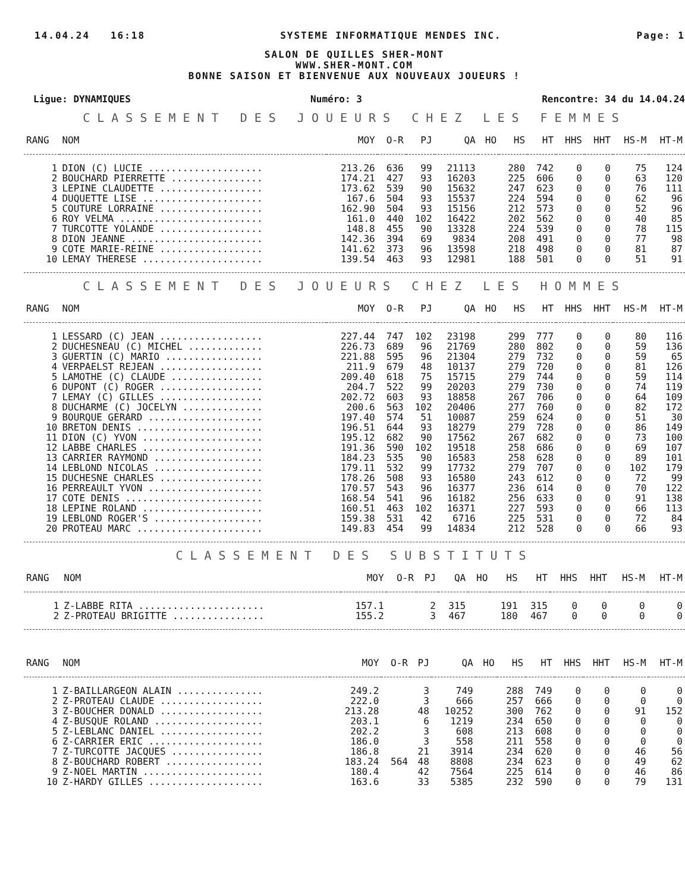14.04.24 16:18 SYSTEME INFORMATIQUE MENDES INC. Page: 1
SALON DE QUILLES SHER-MONT
WWW.SHER-MONT.COM
BONNE SAISON ET BIENVENUE AUX NOUVEAUX JOUEURS !
Ligue: DYNAMIQUES Numéro: 3 Rencontre: 34 du 14.04.24
CLASSEMENT DES JOUEURS CHEZ LES FEMMES
| RANG | NOM | MOY | O-R | PJ | QA | HO | HS | HT | HHS | HHT | HS-M | HT-M |
| --- | --- | --- | --- | --- | --- | --- | --- | --- | --- | --- | --- | --- |
| 1 | DION (C) LUCIE .................... | 213.26 | 636 | 99 | 21113 | | 280 | 742 | 0 | 0 | 75 | 124 |
| 2 | BOUCHARD PIERRETTE ................ | 174.21 | 427 | 93 | 16203 | | 225 | 606 | 0 | 0 | 63 | 120 |
| 3 | LEPINE CLAUDETTE .................. | 173.62 | 539 | 90 | 15632 | | 247 | 623 | 0 | 0 | 76 | 111 |
| 4 | DUQUETTE LISE ..................... | 167.6 | 504 | 93 | 15537 | | 224 | 594 | 0 | 0 | 62 | 96 |
| 5 | COUTURE LORRAINE .................. | 162.90 | 504 | 93 | 15156 | | 212 | 573 | 0 | 0 | 52 | 96 |
| 6 | ROY VELMA ......................... | 161.0 | 440 | 102 | 16422 | | 202 | 562 | 0 | 0 | 40 | 85 |
| 7 | TURCOTTE YOLANDE .................. | 148.8 | 455 | 90 | 13328 | | 224 | 539 | 0 | 0 | 78 | 115 |
| 8 | DION JEANNE ....................... | 142.36 | 394 | 69 | 9834 | | 208 | 491 | 0 | 0 | 77 | 98 |
| 9 | COTE MARIE-REINE .................. | 141.62 | 373 | 96 | 13598 | | 218 | 498 | 0 | 0 | 81 | 87 |
| 10 | LEMAY THERESE ..................... | 139.54 | 463 | 93 | 12981 | | 188 | 501 | 0 | 0 | 51 | 91 |
CLASSEMENT DES JOUEURS CHEZ LES HOMMES
| RANG | NOM | MOY | O-R | PJ | QA | HO | HS | HT | HHS | HHT | HS-M | HT-M |
| --- | --- | --- | --- | --- | --- | --- | --- | --- | --- | --- | --- | --- |
| 1 | LESSARD (C) JEAN .................. | 227.44 | 747 | 102 | 23198 | | 299 | 777 | 0 | 0 | 80 | 116 |
| 2 | DUCHESNEAU (C) MICHEL ............. | 226.73 | 689 | 96 | 21769 | | 280 | 802 | 0 | 0 | 59 | 136 |
| 3 | GUERTIN (C) MARIO ................. | 221.88 | 595 | 96 | 21304 | | 279 | 732 | 0 | 0 | 59 | 65 |
| 4 | VERPAELST REJEAN .................. | 211.9 | 679 | 48 | 10137 | | 279 | 720 | 0 | 0 | 81 | 126 |
| 5 | LAMOTHE (C) CLAUDE ................ | 209.40 | 618 | 75 | 15715 | | 279 | 744 | 0 | 0 | 59 | 114 |
| 6 | DUPONT (C) ROGER .................. | 204.7 | 522 | 99 | 20203 | | 279 | 730 | 0 | 0 | 74 | 119 |
| 7 | LEMAY (C) GILLES .................. | 202.72 | 603 | 93 | 18858 | | 267 | 706 | 0 | 0 | 64 | 109 |
| 8 | DUCHARME (C) JOCELYN .............. | 200.6 | 563 | 102 | 20406 | | 277 | 760 | 0 | 0 | 82 | 172 |
| 9 | BOURQUE GERARD .................... | 197.40 | 574 | 51 | 10087 | | 259 | 624 | 0 | 0 | 51 | 30 |
| 10 | BRETON DENIS ...................... | 196.51 | 644 | 93 | 18279 | | 279 | 728 | 0 | 0 | 86 | 149 |
| 11 | DION (C) YVON ..................... | 195.12 | 682 | 90 | 17562 | | 267 | 682 | 0 | 0 | 73 | 100 |
| 12 | LABBE CHARLES ..................... | 191.36 | 590 | 102 | 19518 | | 258 | 686 | 0 | 0 | 69 | 107 |
| 13 | CARRIER RAYMOND ................... | 184.23 | 535 | 90 | 16583 | | 258 | 628 | 0 | 0 | 89 | 101 |
| 14 | LEBLOND NICOLAS ................... | 179.11 | 532 | 99 | 17732 | | 279 | 707 | 0 | 0 | 102 | 179 |
| 15 | DUCHESNE CHARLES .................. | 178.26 | 508 | 93 | 16580 | | 243 | 612 | 0 | 0 | 72 | 99 |
| 16 | PERREAULT YVON .................... | 170.57 | 543 | 96 | 16377 | | 236 | 614 | 0 | 0 | 70 | 122 |
| 17 | COTE DENIS ........................ | 168.54 | 541 | 96 | 16182 | | 256 | 633 | 0 | 0 | 91 | 138 |
| 18 | LEPINE ROLAND ..................... | 160.51 | 463 | 102 | 16371 | | 227 | 593 | 0 | 0 | 66 | 113 |
| 19 | LEBLOND ROGER'S ................... | 159.38 | 531 | 42 | 6716 | | 225 | 531 | 0 | 0 | 72 | 84 |
| 20 | PROTEAU MARC ...................... | 149.83 | 454 | 99 | 14834 | | 212 | 528 | 0 | 0 | 66 | 93 |
CLASSEMENT DES SUBSTITUTS
| RANG | NOM | MOY | O-R | PJ | QA | HO | HS | HT | HHS | HHT | HS-M | HT-M |
| --- | --- | --- | --- | --- | --- | --- | --- | --- | --- | --- | --- | --- |
| 1 | Z-LABBE RITA ...................... | 157.1 | | 2 | 315 | | 191 | 315 | 0 | 0 | 0 | 0 |
| 2 | Z-PROTEAU BRIGITTE ................ | 155.2 | | 3 | 467 | | 180 | 467 | 0 | 0 | 0 | 0 |
| RANG | NOM | MOY | O-R | PJ | QA | HO | HS | HT | HHS | HHT | HS-M | HT-M |
| --- | --- | --- | --- | --- | --- | --- | --- | --- | --- | --- | --- | --- |
| 1 | Z-BAILLARGEON ALAIN ............... | 249.2 | | 3 | 749 | | 288 | 749 | 0 | 0 | 0 | 0 |
| 2 | Z-PROTEAU CLAUDE .................. | 222.0 | | 3 | 666 | | 257 | 666 | 0 | 0 | 0 | 0 |
| 3 | Z-BOUCHER DONALD .................. | 213.28 | | 48 | 10252 | | 300 | 762 | 0 | 0 | 91 | 152 |
| 4 | Z-BUSQUE ROLAND ................... | 203.1 | | 6 | 1219 | | 234 | 650 | 0 | 0 | 0 | 0 |
| 5 | Z-LEBLANC DANIEL .................. | 202.2 | | 3 | 608 | | 213 | 608 | 0 | 0 | 0 | 0 |
| 6 | Z-CARRIER ERIC .................... | 186.0 | | 3 | 558 | | 211 | 558 | 0 | 0 | 0 | 0 |
| 7 | Z-TURCOTTE JACQUES ................ | 186.8 | | 21 | 3914 | | 234 | 620 | 0 | 0 | 46 | 56 |
| 8 | Z-BOUCHARD ROBERT ................. | 183.24 | 564 | 48 | 8808 | | 234 | 623 | 0 | 0 | 49 | 62 |
| 9 | Z-NOEL MARTIN ..................... | 180.4 | | 42 | 7564 | | 225 | 614 | 0 | 0 | 46 | 86 |
| 10 | Z-HARDY GILLES .................... | 163.6 | | 33 | 5385 | | 232 | 590 | 0 | 0 | 79 | 131 |